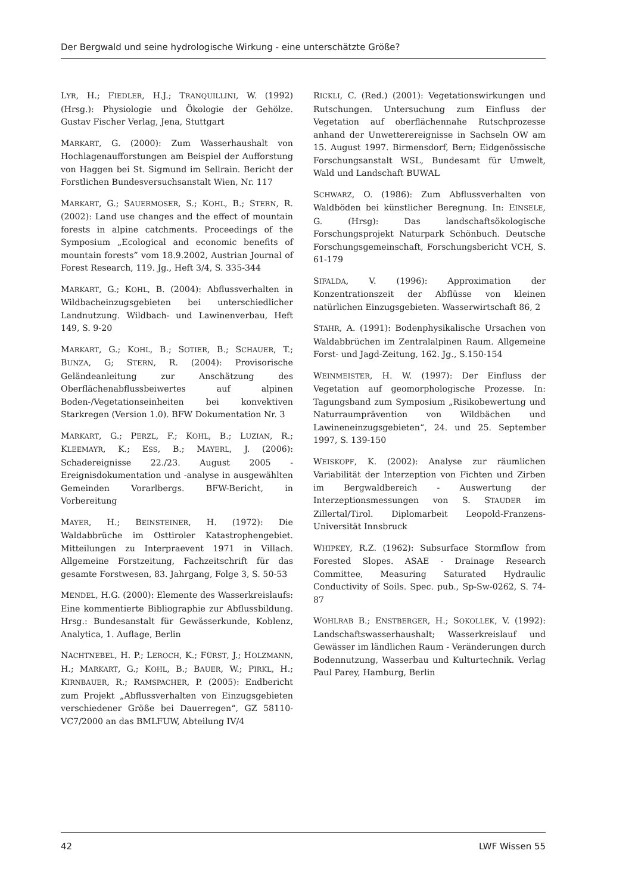Der Bergwald und seine hydrologische Wirkung - eine unterschätzte Größe?
LYR, H.; FIEDLER, H.J.; TRANQUILLINI, W. (1992) (Hrsg.): Physiologie und Ökologie der Gehölze. Gustav Fischer Verlag, Jena, Stuttgart
MARKART, G. (2000): Zum Wasserhaushalt von Hochlagenaufforstungen am Beispiel der Aufforstung von Haggen bei St. Sigmund im Sellrain. Bericht der Forstlichen Bundesversuchsanstalt Wien, Nr. 117
MARKART, G.; SAUERMOSER, S.; KOHL, B.; STERN, R. (2002): Land use changes and the effect of mountain forests in alpine catchments. Proceedings of the Symposium „Ecological and economic benefits of mountain forests” vom 18.9.2002, Austrian Journal of Forest Research, 119. Jg., Heft 3/4, S. 335-344
MARKART, G.; KOHL, B. (2004): Abflussverhalten in Wildbacheinzugsgebieten bei unterschiedlicher Landnutzung. Wildbach- und Lawinenverbau, Heft 149, S. 9-20
MARKART, G.; KOHL, B.; SOTIER, B.; SCHAUER, T.; BUNZA, G; STERN, R. (2004): Provisorische Geländeanleitung zur Anschätzung des Oberflächenabflussbeiwertes auf alpinen Boden-/Vegetationseinheiten bei konvektiven Starkregen (Version 1.0). BFW Dokumentation Nr. 3
MARKART, G.; PERZL, F.; KOHL, B.; LUZIAN, R.; KLEEMAYR, K.; ESS, B.; MAYERL, J. (2006): Schadereignisse 22./23. August 2005 - Ereignisdokumentation und -analyse in ausgewählten Gemeinden Vorarlbergs. BFW-Bericht, in Vorbereitung
MAYER, H.; BEINSTEINER, H. (1972): Die Waldabbrüche im Osttiroler Katastrophengebiet. Mitteilungen zu Interpraevent 1971 in Villach. Allgemeine Forstzeitung, Fachzeitschrift für das gesamte Forstwesen, 83. Jahrgang, Folge 3, S. 50-53
MENDEL, H.G. (2000): Elemente des Wasserkreislaufs: Eine kommentierte Bibliographie zur Abflussbildung. Hrsg.: Bundesanstalt für Gewässerkunde, Koblenz, Analytica, 1. Auflage, Berlin
NACHTNEBEL, H. P.; LEROCH, K.; FÜRST, J.; HOLZMANN, H.; MARKART, G.; KOHL, B.; BAUER, W.; PIRKL, H.; KIRNBAUER, R.; RAMSPACHER, P. (2005): Endbericht zum Projekt „Abflussverhalten von Einzugsgebieten verschiedener Größe bei Dauerregen“, GZ 58110-VC7/2000 an das BMLFUW, Abteilung IV/4
RICKLI, C. (Red.) (2001): Vegetationswirkungen und Rutschungen. Untersuchung zum Einfluss der Vegetation auf oberflächennahe Rutschprozesse anhand der Unwetterereignisse in Sachseln OW am 15. August 1997. Birmensdorf, Bern; Eidgenössische Forschungsanstalt WSL, Bundesamt für Umwelt, Wald und Landschaft BUWAL
SCHWARZ, O. (1986): Zum Abflussverhalten von Waldböden bei künstlicher Beregnung. In: EINSELE, G. (Hrsg): Das landschaftsökologische Forschungsprojekt Naturpark Schönbuch. Deutsche Forschungsgemeinschaft, Forschungsbericht VCH, S. 61-179
SIFALDA, V. (1996): Approximation der Konzentrationszeit der Abflüsse von kleinen natürlichen Einzugsgebieten. Wasserwirtschaft 86, 2
STAHR, A. (1991): Bodenphysikalische Ursachen von Waldabbrüchen im Zentralalpinen Raum. Allgemeine Forst- und Jagd-Zeitung, 162. Jg., S.150-154
WEINMEISTER, H. W. (1997): Der Einfluss der Vegetation auf geomorphologische Prozesse. In: Tagungsband zum Symposium „Risikobewertung und Naturraumprävention von Wildbächen und Lawineneinzugsgebieten“, 24. und 25. September 1997, S. 139-150
WEISKOPF, K. (2002): Analyse zur räumlichen Variabilität der Interzeption von Fichten und Zirben im Bergwaldbereich - Auswertung der Interzeptionsmessungen von S. STAUDER im Zillertal/Tirol. Diplomarbeit Leopold-Franzens-Universität Innsbruck
WHIPKEY, R.Z. (1962): Subsurface Stormflow from Forested Slopes. ASAE - Drainage Research Committee, Measuring Saturated Hydraulic Conductivity of Soils. Spec. pub., Sp-Sw-0262, S. 74-87
WOHLRAB B.; ENSTBERGER, H.; SOKOLLEK, V. (1992): Landschaftswasserhaushalt; Wasserkreislauf und Gewässer im ländlichen Raum - Veränderungen durch Bodennutzung, Wasserbau und Kulturtechnik. Verlag Paul Parey, Hamburg, Berlin
42 LWF Wissen 55